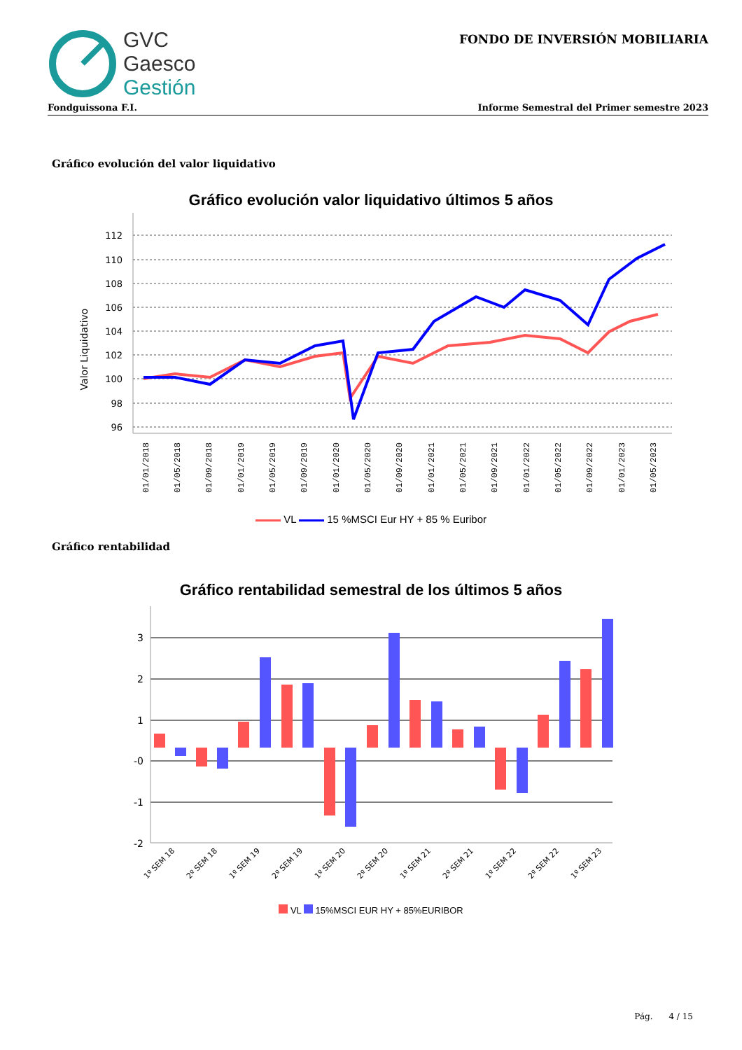GVC
Gaesco
Gestión
FONDO DE INVERSIÓN MOBILIARIA
Fondguissona F.I. Informe Semestral del Primer semestre 2023
Gráfico evolución del valor liquidativo
Gráfico evolución valor liquidativo últimos 5 años
Valor Liquidativo
112
110
108
106
104
102
100
98
96
01/01/2018
01/05/2018
01/09/2018
01/01/2019
01/05/2019
01/09/2019
01/01/2020
01/05/2020
01/09/2020
01/01/2021
01/05/2021
01/09/2021
01/01/2022
01/05/2022
01/09/2022
01/01/2023
01/05/2023
VL 15 %MSCI Eur HY + 85 % Euribor
Gráfico rentabilidad
Gráfico rentabilidad semestral de los últimos 5 años
3
2
1
-0
-1
-2
1º SEM 18
2º SEM 18
1º SEM 19
2º SEM 19
1º SEM 20
2º SEM 20
1º SEM 21
2º SEM 21
1º SEM 22
2º SEM 22
1º SEM 23
VL 15%MSCI EUR HY + 85%EURIBOR
Pág. 4 / 15